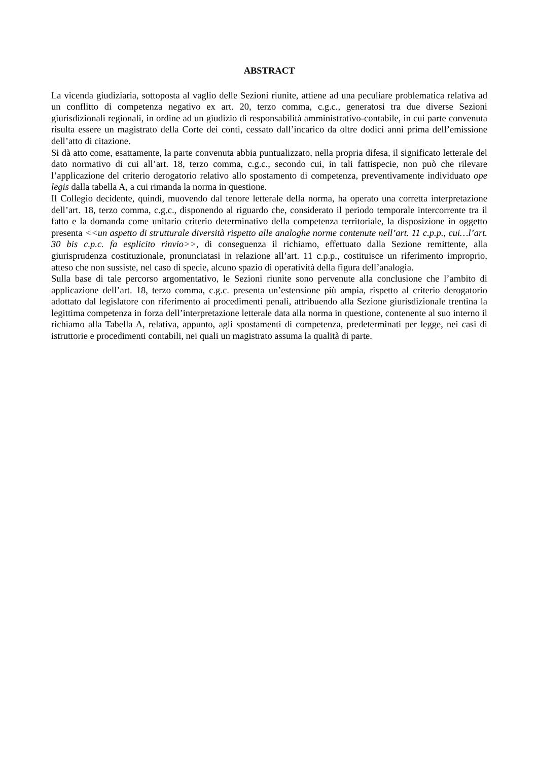ABSTRACT
La vicenda giudiziaria, sottoposta al vaglio delle Sezioni riunite, attiene ad una peculiare problematica relativa ad un conflitto di competenza negativo ex art. 20, terzo comma, c.g.c., generatosi tra due diverse Sezioni giurisdizionali regionali, in ordine ad un giudizio di responsabilità amministrativo-contabile, in cui parte convenuta risulta essere un magistrato della Corte dei conti, cessato dall’incarico da oltre dodici anni prima dell’emissione dell’atto di citazione.
Si dà atto come, esattamente, la parte convenuta abbia puntualizzato, nella propria difesa, il significato letterale del dato normativo di cui all’art. 18, terzo comma, c.g.c., secondo cui, in tali fattispecie, non può che rilevare l’applicazione del criterio derogatorio relativo allo spostamento di competenza, preventivamente individuato ope legis dalla tabella A, a cui rimanda la norma in questione.
Il Collegio decidente, quindi, muovendo dal tenore letterale della norma, ha operato una corretta interpretazione dell’art. 18, terzo comma, c.g.c., disponendo al riguardo che, considerato il periodo temporale intercorrente tra il fatto e la domanda come unitario criterio determinativo della competenza territoriale, la disposizione in oggetto presenta <<un aspetto di strutturale diversità rispetto alle analoghe norme contenute nell’art. 11 c.p.p., cui…l’art. 30 bis c.p.c. fa esplicito rinvio>>, di conseguenza il richiamo, effettuato dalla Sezione remittente, alla giurisprudenza costituzionale, pronunciatasi in relazione all’art. 11 c.p.p., costituisce un riferimento improprio, atteso che non sussiste, nel caso di specie, alcuno spazio di operatività della figura dell’analogia.
Sulla base di tale percorso argomentativo, le Sezioni riunite sono pervenute alla conclusione che l’ambito di applicazione dell’art. 18, terzo comma, c.g.c. presenta un’estensione più ampia, rispetto al criterio derogatorio adottato dal legislatore con riferimento ai procedimenti penali, attribuendo alla Sezione giurisdizionale trentina la legittima competenza in forza dell’interpretazione letterale data alla norma in questione, contenente al suo interno il richiamo alla Tabella A, relativa, appunto, agli spostamenti di competenza, predeterminati per legge, nei casi di istruttorie e procedimenti contabili, nei quali un magistrato assuma la qualità di parte.